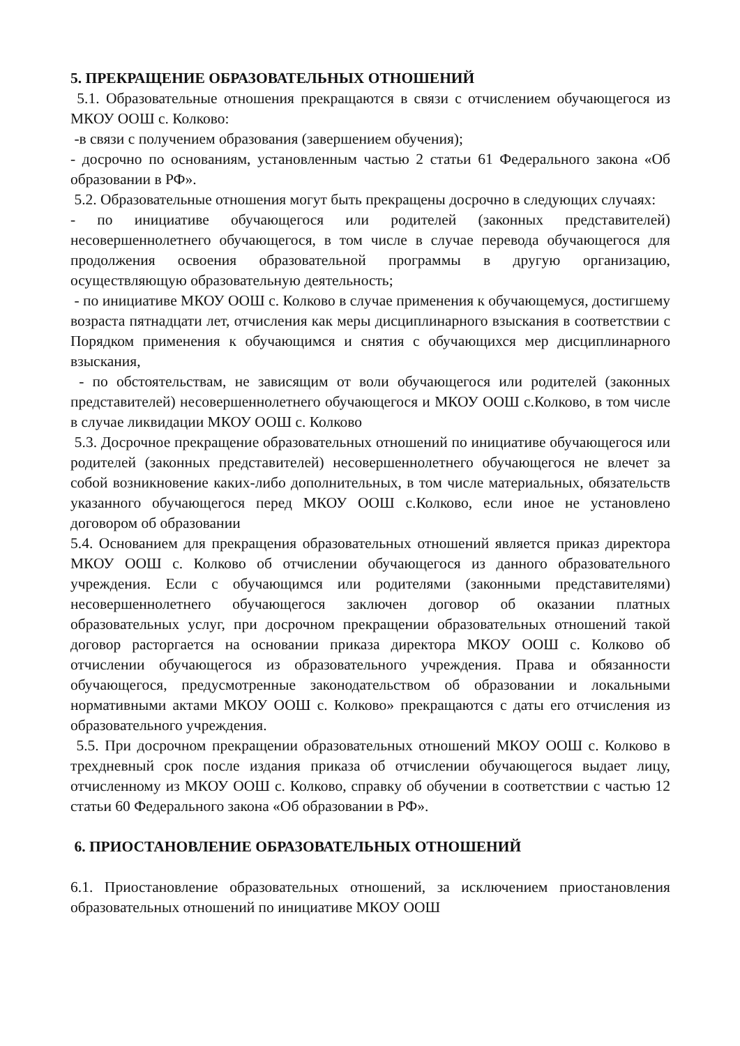5. ПРЕКРАЩЕНИЕ ОБРАЗОВАТЕЛЬНЫХ ОТНОШЕНИЙ
5.1. Образовательные отношения прекращаются в связи с отчислением обучающегося из МКОУ ООШ с. Колково:
-в связи с получением образования (завершением обучения);
- досрочно по основаниям, установленным частью 2 статьи 61 Федерального закона «Об образовании в РФ».
5.2. Образовательные отношения могут быть прекращены досрочно в следующих случаях:
- по инициативе обучающегося или родителей (законных представителей) несовершеннолетнего обучающегося, в том числе в случае перевода обучающегося для продолжения освоения образовательной программы в другую организацию, осуществляющую образовательную деятельность;
- по инициативе МКОУ ООШ с. Колково в случае применения к обучающемуся, достигшему возраста пятнадцати лет, отчисления как меры дисциплинарного взыскания в соответствии с Порядком применения к обучающимся и снятия с обучающихся мер дисциплинарного взыскания,
- по обстоятельствам, не зависящим от воли обучающегося или родителей (законных представителей) несовершеннолетнего обучающегося и МКОУ ООШ с.Колково, в том числе в случае ликвидации МКОУ ООШ с. Колково
5.3. Досрочное прекращение образовательных отношений по инициативе обучающегося или родителей (законных представителей) несовершеннолетнего обучающегося не влечет за собой возникновение каких-либо дополнительных, в том числе материальных, обязательств указанного обучающегося перед МКОУ ООШ с.Колково, если иное не установлено договором об образовании
5.4. Основанием для прекращения образовательных отношений является приказ директора МКОУ ООШ с. Колково об отчислении обучающегося из данного образовательного учреждения. Если с обучающимся или родителями (законными представителями) несовершеннолетнего обучающегося заключен договор об оказании платных образовательных услуг, при досрочном прекращении образовательных отношений такой договор расторгается на основании приказа директора МКОУ ООШ с. Колково об отчислении обучающегося из образовательного учреждения. Права и обязанности обучающегося, предусмотренные законодательством об образовании и локальными нормативными актами МКОУ ООШ с. Колково» прекращаются с даты его отчисления из образовательного учреждения.
5.5. При досрочном прекращении образовательных отношений МКОУ ООШ с. Колково в трехдневный срок после издания приказа об отчислении обучающегося выдает лицу, отчисленному из МКОУ ООШ с. Колково, справку об обучении в соответствии с частью 12 статьи 60 Федерального закона «Об образовании в РФ».
6. ПРИОСТАНОВЛЕНИЕ ОБРАЗОВАТЕЛЬНЫХ ОТНОШЕНИЙ
6.1. Приостановление образовательных отношений, за исключением приостановления образовательных отношений по инициативе МКОУ ООШ